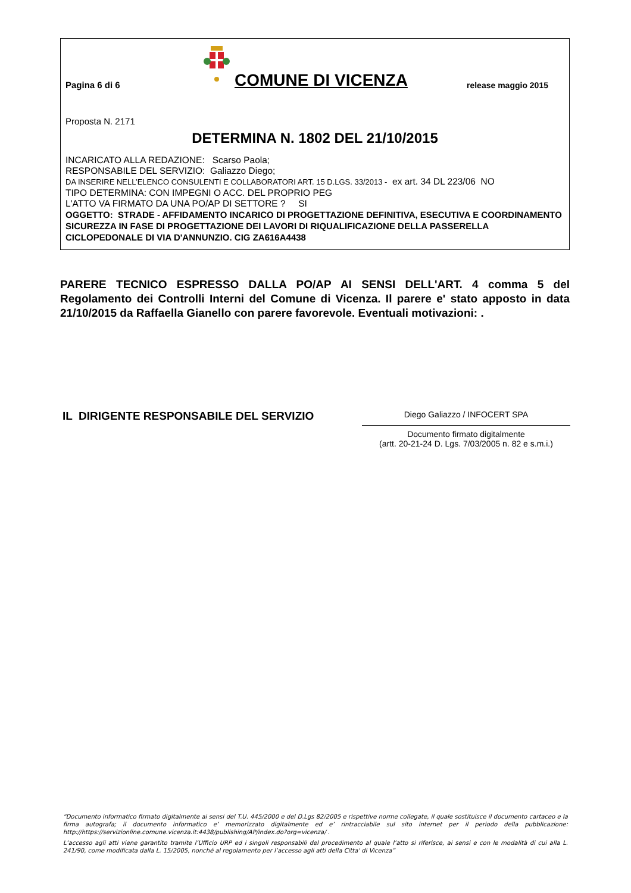Pagina 6 di 6
COMUNE DI VICENZA
release maggio 2015
Proposta N. 2171
DETERMINA N. 1802 DEL 21/10/2015
INCARICATO ALLA REDAZIONE: Scarso Paola;
RESPONSABILE DEL SERVIZIO: Galiazzo Diego;
DA INSERIRE NELL’ELENCO CONSULENTI E COLLABORATORI ART. 15 D.LGS. 33/2013 - ex art. 34 DL 223/06 NO
TIPO DETERMINA: CON IMPEGNI O ACC. DEL PROPRIO PEG
L'ATTO VA FIRMATO DA UNA PO/AP DI SETTORE ? SI
OGGETTO: STRADE - AFFIDAMENTO INCARICO DI PROGETTAZIONE DEFINITIVA, ESECUTIVA E COORDINAMENTO SICUREZZA IN FASE DI PROGETTAZIONE DEI LAVORI DI RIQUALIFICAZIONE DELLA PASSERELLA CICLOPEDONALE DI VIA D'ANNUNZIO. CIG ZA616A4438
PARERE TECNICO ESPRESSO DALLA PO/AP AI SENSI DELL'ART. 4 comma 5 del Regolamento dei Controlli Interni del Comune di Vicenza. Il parere e' stato apposto in data 21/10/2015 da Raffaella Gianello con parere favorevole. Eventuali motivazioni: .
IL DIRIGENTE RESPONSABILE DEL SERVIZIO
Diego Galiazzo / INFOCERT SPA
Documento firmato digitalmente
(artt. 20-21-24 D. Lgs. 7/03/2005 n. 82 e s.m.i.)
“Documento informatico firmato digitalmente ai sensi del T.U. 445/2000 e del D.Lgs 82/2005 e rispettive norme collegate, il quale sostituisce il documento cartaceo e la firma autografa; il documento informatico e’ memorizzato digitalmente ed e’ rintracciabile sul sito internet per il periodo della pubblicazione: http://https://servizionline.comune.vicenza.it:4438/publishing/AP/index.do?org=vicenza/ .
L’accesso agli atti viene garantito tramite l’Ufficio URP ed i singoli responsabili del procedimento al quale l’atto si riferisce, ai sensi e con le modalità di cui alla L. 241/90, come modificata dalla L. 15/2005, nonché al regolamento per l’accesso agli atti della Citta' di Vicenza”